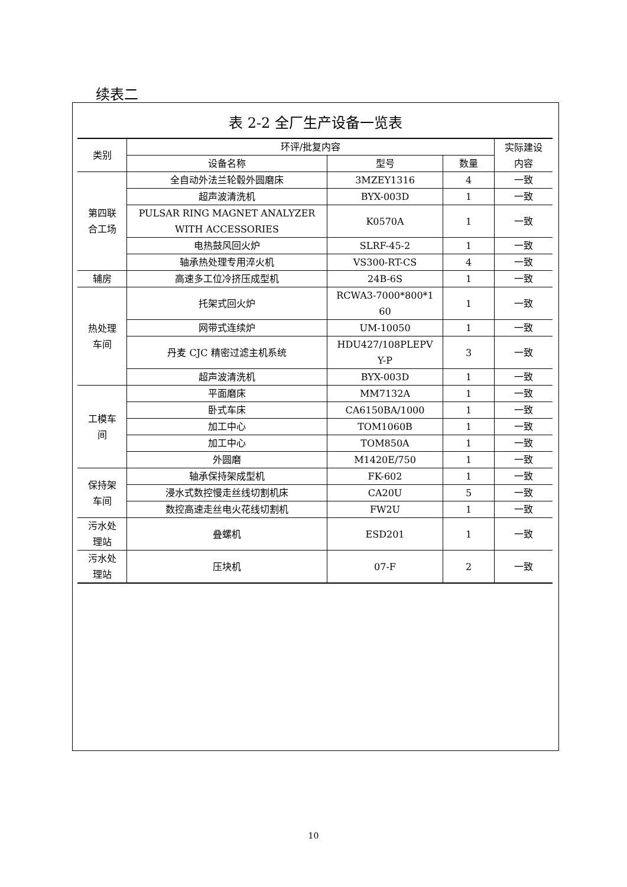续表二
表 2-2 全厂生产设备一览表
| 类别 | 环评/批复内容 | | | 实际建设 内容 |
| --- | --- | --- | --- | --- |
| | 设备名称 | 型号 | 数量 | |
| 第四联 合工场 | 全自动外法兰轮毂外圆磨床 | 3MZEY1316 | 4 | 一致 |
| | 超声波清洗机 | BYX-003D | 1 | 一致 |
| | PULSAR RING MAGNET ANALYZER WITH ACCESSORIES | K0570A | 1 | 一致 |
| | 电热鼓风回火炉 | SLRF-45-2 | 1 | 一致 |
| | 轴承热处理专用淬火机 | VS300-RT-CS | 4 | 一致 |
| 辅房 | 高速多工位冷挤压成型机 | 24B-6S | 1 | 一致 |
| 热处理 车间 | 托架式回火炉 | RCWA3-7000*800*1 60 | 1 | 一致 |
| | 网带式连续炉 | UM-10050 | 1 | 一致 |
| | 丹麦 CJC 精密过滤主机系统 | HDU427/108PLEPV Y-P | 3 | 一致 |
| | 超声波清洗机 | BYX-003D | 1 | 一致 |
| 工模车 间 | 平面磨床 | MM7132A | 1 | 一致 |
| | 卧式车床 | CA6150BA/1000 | 1 | 一致 |
| | 加工中心 | TOM1060B | 1 | 一致 |
| | 加工中心 | TOM850A | 1 | 一致 |
| | 外圆磨 | M1420E/750 | 1 | 一致 |
| 保持架 车间 | 轴承保持架成型机 | FK-602 | 1 | 一致 |
| | 浸水式数控慢走丝线切割机床 | CA20U | 5 | 一致 |
| | 数控高速走丝电火花线切割机 | FW2U | 1 | 一致 |
| 污水处 理站 | 叠螺机 | ESD201 | 1 | 一致 |
| 污水处 理站 | 压块机 | 07-F | 2 | 一致 |
10